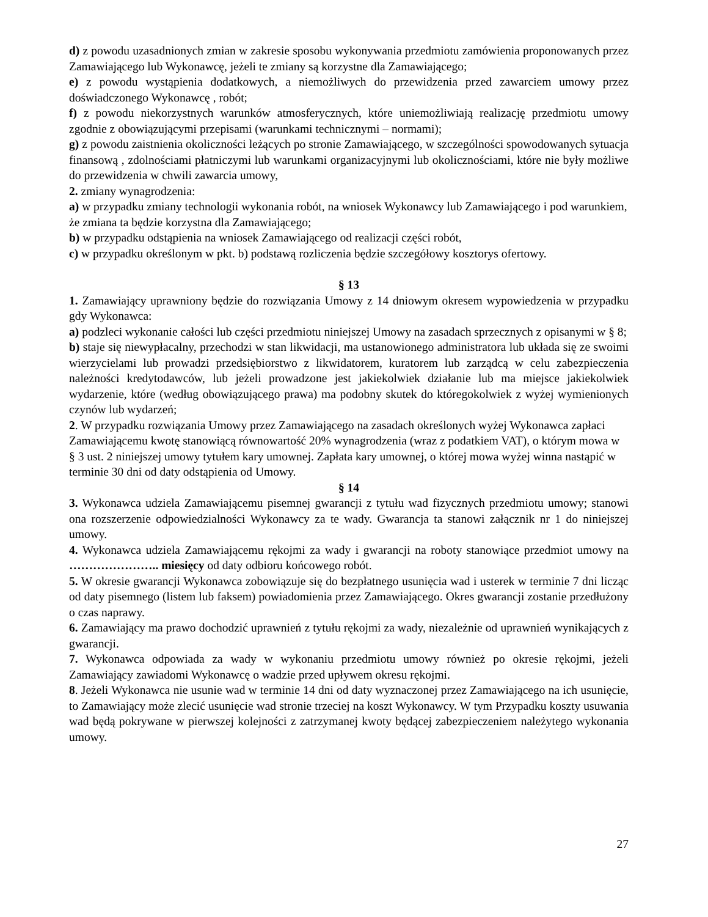d) z powodu uzasadnionych zmian w zakresie sposobu wykonywania przedmiotu zamówienia proponowanych przez Zamawiającego lub Wykonawcę, jeżeli te zmiany są korzystne dla Zamawiającego;
e) z powodu wystąpienia dodatkowych, a niemożliwych do przewidzenia przed zawarciem umowy przez doświadczonego Wykonawcę , robót;
f) z powodu niekorzystnych warunków atmosferycznych, które uniemożliwiają realizację przedmiotu umowy zgodnie z obowiązującymi przepisami (warunkami technicznymi – normami);
g) z powodu zaistnienia okoliczności leżących po stronie Zamawiającego, w szczególności spowodowanych sytuacja finansową , zdolnościami płatniczymi lub warunkami organizacyjnymi lub okolicznościami, które nie były możliwe do przewidzenia w chwili zawarcia umowy,
2. zmiany wynagrodzenia:
a) w przypadku zmiany technologii wykonania robót, na wniosek Wykonawcy lub Zamawiającego i pod warunkiem, że zmiana ta będzie korzystna dla Zamawiającego;
b) w przypadku odstąpienia na wniosek Zamawiającego od realizacji części robót,
c) w przypadku określonym w pkt. b) podstawą rozliczenia będzie szczegółowy kosztorys ofertowy.
§ 13
1. Zamawiający uprawniony będzie do rozwiązania Umowy z 14 dniowym okresem wypowiedzenia w przypadku gdy Wykonawca:
a) podzleci wykonanie całości lub części przedmiotu niniejszej Umowy na zasadach sprzecznych z opisanymi w § 8;
b) staje się niewypłacalny, przechodzi w stan likwidacji, ma ustanowionego administratora lub układa się ze swoimi wierzycielami lub prowadzi przedsiębiorstwo z likwidatorem, kuratorem lub zarządcą w celu zabezpieczenia należności kredytodawców, lub jeżeli prowadzone jest jakiekolwiek działanie lub ma miejsce jakiekolwiek wydarzenie, które (według obowiązującego prawa) ma podobny skutek do któregokolwiek z wyżej wymienionych czynów lub wydarzeń;
2. W przypadku rozwiązania Umowy przez Zamawiającego na zasadach określonych wyżej Wykonawca zapłaci Zamawiającemu kwotę stanowiącą równowartość 20% wynagrodzenia (wraz z podatkiem VAT), o którym mowa w § 3 ust. 2 niniejszej umowy tytułem kary umownej. Zapłata kary umownej, o której mowa wyżej winna nastąpić w terminie 30 dni od daty odstąpienia od Umowy.
§ 14
3. Wykonawca udziela Zamawiającemu pisemnej gwarancji z tytułu wad fizycznych przedmiotu umowy; stanowi ona rozszerzenie odpowiedzialności Wykonawcy za te wady. Gwarancja ta stanowi załącznik nr 1 do niniejszej umowy.
4. Wykonawca udziela Zamawiającemu rękojmi za wady i gwarancji na roboty stanowiące przedmiot umowy na ………………….. miesięcy od daty odbioru końcowego robót.
5. W okresie gwarancji Wykonawca zobowiązuje się do bezpłatnego usunięcia wad i usterek w terminie 7 dni licząc od daty pisemnego (listem lub faksem) powiadomienia przez Zamawiającego. Okres gwarancji zostanie przedłużony o czas naprawy.
6. Zamawiający ma prawo dochodzić uprawnień z tytułu rękojmi za wady, niezależnie od uprawnień wynikających z gwarancji.
7. Wykonawca odpowiada za wady w wykonaniu przedmiotu umowy również po okresie rękojmi, jeżeli Zamawiający zawiadomi Wykonawcę o wadzie przed upływem okresu rękojmi.
8. Jeżeli Wykonawca nie usunie wad w terminie 14 dni od daty wyznaczonej przez Zamawiającego na ich usunięcie, to Zamawiający może zlecić usunięcie wad stronie trzeciej na koszt Wykonawcy. W tym Przypadku koszty usuwania wad będą pokrywane w pierwszej kolejności z zatrzymanej kwoty będącej zabezpieczeniem należytego wykonania umowy.
27